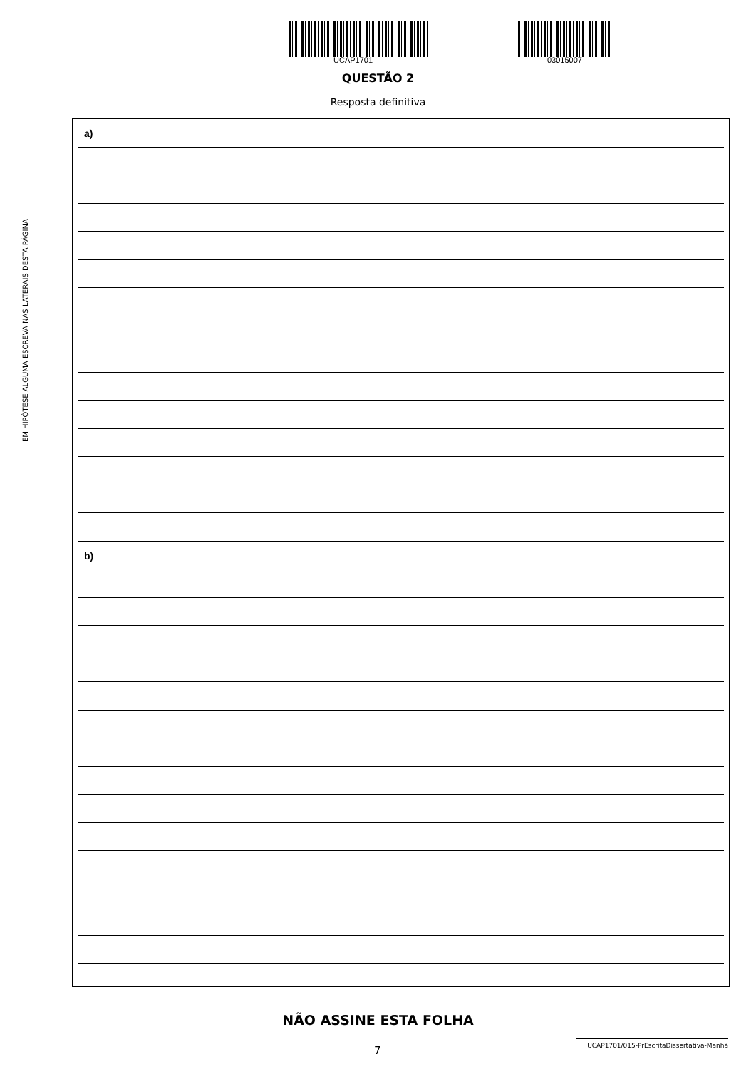EM HIPÓTESE ALGUMA ESCREVA NAS LATERAIS DESTA PÁGINA
UCAP1701 03015007
QUESTÃO 2
Resposta definitiva
a)
b)
NÃO ASSINE ESTA FOLHA
7
UCAP1701/015-PrEscritaDissertativa-Manhã